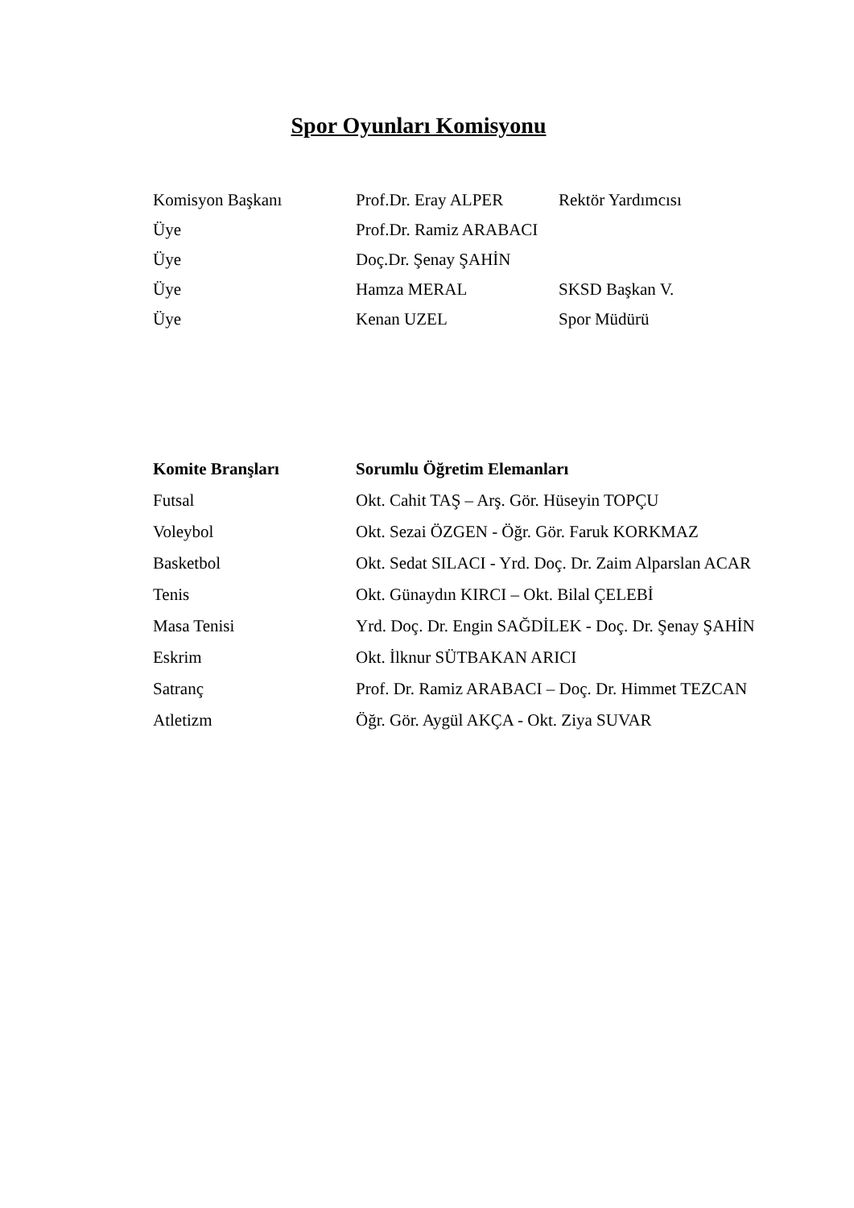Spor Oyunları Komisyonu
| Komisyon Başkanı | Prof.Dr. Eray ALPER | Rektör Yardımcısı |
| Üye | Prof.Dr. Ramiz ARABACI | |
| Üye | Doç.Dr. Şenay ŞAHİN | |
| Üye | Hamza MERAL | SKSD Başkan V. |
| Üye | Kenan UZEL | Spor Müdürü |
| Komite Branşları | Sorumlu Öğretim Elemanları |
| --- | --- |
| Futsal | Okt. Cahit TAŞ – Arş. Gör. Hüseyin TOPÇU |
| Voleybol | Okt. Sezai ÖZGEN - Öğr. Gör. Faruk KORKMAZ |
| Basketbol | Okt. Sedat SILACI - Yrd. Doç. Dr. Zaim Alparslan ACAR |
| Tenis | Okt. Günaydın KIRCI – Okt. Bilal ÇELEBİ |
| Masa Tenisi | Yrd. Doç. Dr. Engin SAĞDİLEK - Doç. Dr. Şenay ŞAHİN |
| Eskrim | Okt. İlknur SÜTBAKAN ARICI |
| Satranç | Prof. Dr. Ramiz ARABACI – Doç. Dr. Himmet TEZCAN |
| Atletizm | Öğr. Gör. Aygül AKÇA - Okt. Ziya SUVAR |